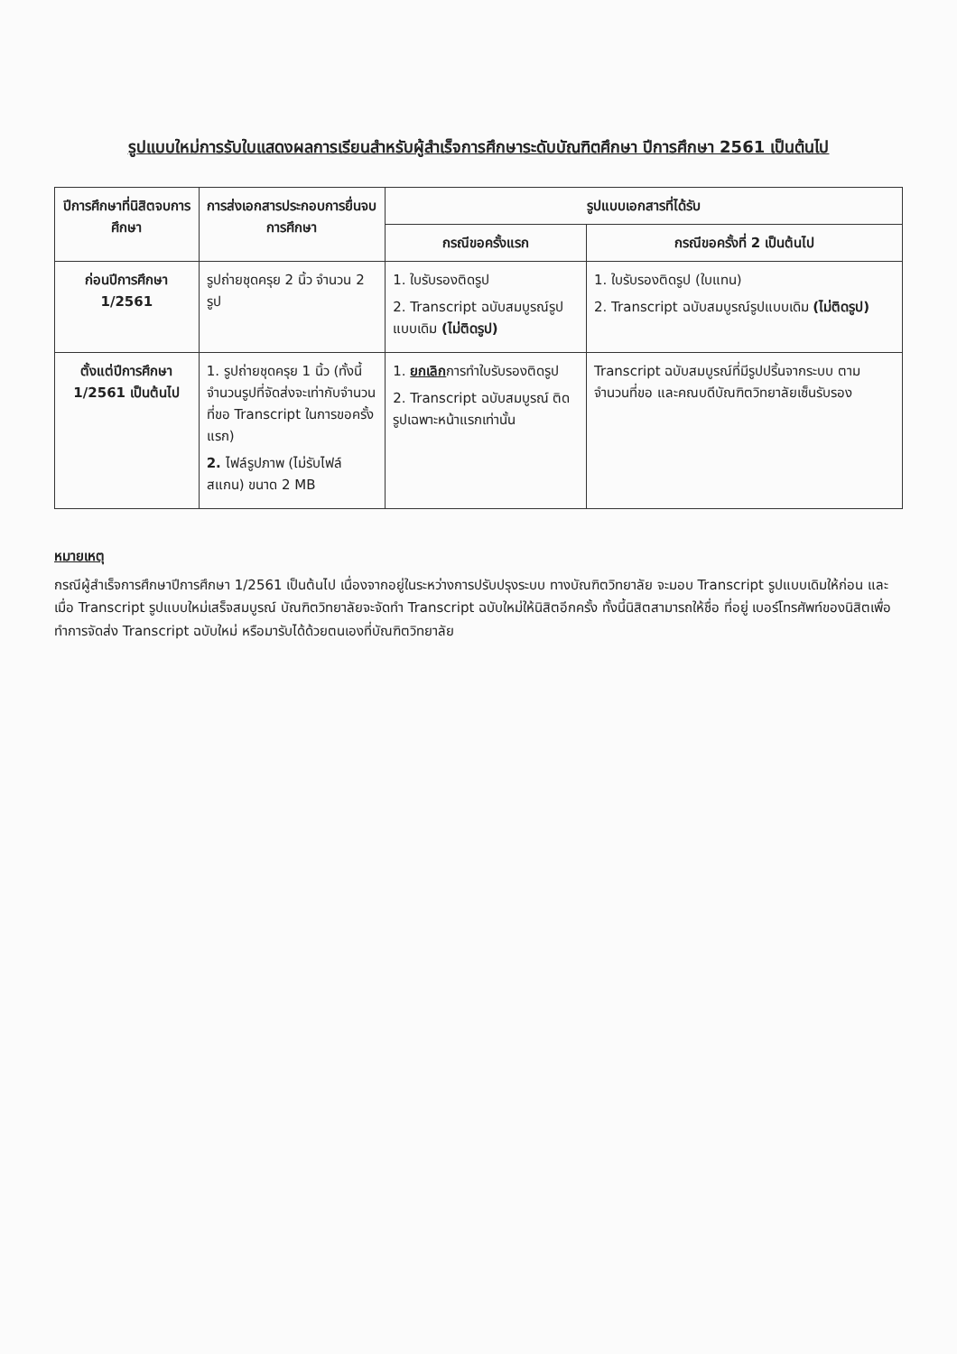รูปแบบใหม่การรับใบแสดงผลการเรียนสำหรับผู้สำเร็จการศึกษาระดับบัณฑิตศึกษา ปีการศึกษา 2561 เป็นต้นไป
| ปีการศึกษาที่นิสิตจบการศึกษา | การส่งเอกสารประกอบการยื่นจบการศึกษา | รูปแบบเอกสารที่ได้รับ | |
| --- | --- | --- | --- |
| | | กรณีขอครั้งแรก | กรณีขอครั้งที่ 2 เป็นต้นไป |
| ก่อนปีการศึกษา 1/2561 | รูปถ่ายชุดครุย 2 นิ้ว จำนวน 2 รูป | 1. ใบรับรองติดรูป 2. Transcript ฉบับสมบูรณ์รูปแบบเดิม (ไม่ติดรูป) | 1. ใบรับรองติดรูป (ใบแทน) 2. Transcript ฉบับสมบูรณ์รูปแบบเดิม (ไม่ติดรูป) |
| ตั้งแต่ปีการศึกษา 1/2561 เป็นต้นไป | 1. รูปถ่ายชุดครุย 1 นิ้ว (ทั้งนี้ จำนวนรูปที่จัดส่งจะเท่ากับจำนวนที่ขอ Transcript ในการขอครั้งแรก) 2. ไฟล์รูปภาพ (ไม่รับไฟล์สแกน) ขนาด 2 MB | 1. ยกเลิก การทำใบรับรองติดรูป 2. Transcript ฉบับสมบูรณ์ ติดรูปเฉพาะหน้าแรกเท่านั้น | Transcript ฉบับสมบูรณ์ที่มีรูปปริ้นจากระบบ ตามจำนวนที่ขอ และคณบดีบัณฑิตวิทยาลัยเซ็นรับรอง |
หมายเหตุ
กรณีผู้สำเร็จการศึกษาปีการศึกษา 1/2561 เป็นต้นไป เนื่องจากอยู่ในระหว่างการปรับปรุงระบบ ทางบัณฑิตวิทยาลัย จะมอบ Transcript รูปแบบเดิมให้ก่อน และเมื่อ Transcript รูปแบบใหม่เสร็จสมบูรณ์ บัณฑิตวิทยาลัยจะจัดทำ Transcript ฉบับใหม่ให้นิสิตอีกครั้ง ทั้งนี้นิสิตสามารถให้ชื่อ ที่อยู่ เบอร์โทรศัพท์ของนิสิตเพื่อทำการจัดส่ง Transcript ฉบับใหม่ หรือมารับได้ด้วยตนเองที่บัณฑิตวิทยาลัย